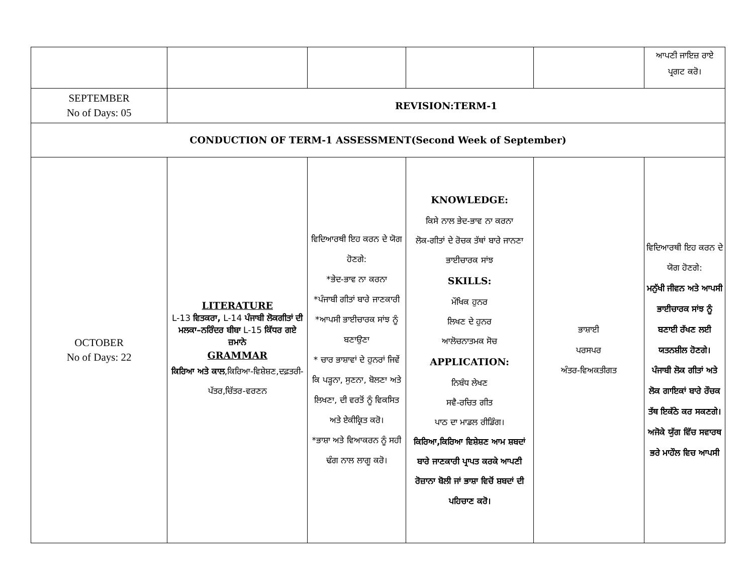| | | | | | ਆਪਣੀ ਜਾਇਜ਼ ਰਾਏ ਪ੍ਰਗਟ ਕਰੋ। |
| SEPTEMBER No of Days: 05 | REVISION:TERM-1 | | | | |
| CONDUCTION OF TERM-1 ASSESSMENT(Second Week of September) | | | | | |
| OCTOBER No of Days: 22 | LITERATURE L-13 ਵਿਤਕਰਾ, L-14 ਪੰਜਾਬੀ ਲੋਕਗੀਤਾਂ ਦੀ ਮਲਕਾ–ਨਰਿੰਦਰ ਬੀਬਾ L-15 ਕਿੱਧਰ ਗਏ ਜ਼ਮਾਨੇ GRAMMAR ਕਿਰਿਆ ਅਤੇ ਕਾਲ ,ਕਿਰਿਆ-ਵਿਸ਼ੇਸ਼ਣ,ਦਫ਼ਤਰੀ-ਪੱਤਰ,ਚਿੱਤਰ-ਵਰਣਨ | ਵਿਦਿਆਰਥੀ ਇਹ ਕਰਨ ਦੇ ਯੋਗ ਹੋਣਗੇ: *ਭੇਦ-ਭਾਵ ਨਾ ਕਰਨਾ *ਪੰਜਾਬੀ ਗੀਤਾਂ ਬਾਰੇ ਜਾਣਕਾਰੀ *ਆਪਸੀ ਭਾਈਚਾਰਕ ਸਾਂਝ ਨੂੰ ਬਣਾਉਣਾ * ਚਾਰ ਭਾਸ਼ਾਵਾਂ ਦੇ ਹੁਨਰਾਂ ਜਿਵੇਂ ਕਿ ਪੜ੍ਹਨਾ, ਸੁਣਨਾ, ਬੋਲਣਾ ਅਤੇ ਲਿਖਣਾ, ਦੀ ਵਰਤੋਂ ਨੂੰ ਵਿਕਸਿਤ ਅਤੇ ਏਕੀਕ੍ਰਿਤ ਕਰੋ। *ਭਾਸ਼ਾ ਅਤੇ ਵਿਆਕਰਨ ਨੂੰ ਸਹੀ ਢੰਗ ਨਾਲ ਲਾਗੂ ਕਰੋ। | KNOWLEDGE: ਕਿਸੇ ਨਾਲ ਭੇਦ-ਭਾਵ ਨਾ ਕਰਨਾ ਲੋਕ-ਗੀਤਾਂ ਦੇ ਰੋਚਕ ਤੱਥਾਂ ਬਾਰੇ ਜਾਨਣਾ ਭਾਈਚਾਰਕ ਸਾਂਝ SKILLS: ਮੌਖਿਕ ਹੁਨਰ ਲਿਖਣ ਦੇ ਹੁਨਰ ਆਲੋਚਨਾਤਮਕ ਸੋਚ APPLICATION: ਨਿਬੰਧ ਲੇਖਣ ਸਵੈ-ਰਚਿਤ ਗੀਤ ਪਾਠ ਦਾ ਮਾਡਲ ਰੀਡਿੰਗ। ਕਿਰਿਆ,ਕਿਰਿਆ ਵਿਸ਼ੇਸ਼ਣ ਆਮ ਸ਼ਬਦਾਂ ਬਾਰੇ ਜਾਣਕਾਰੀ ਪ੍ਰਾਪਤ ਕਰਕੇ ਆਪਣੀ ਰੋਜ਼ਾਨਾ ਬੋਲੀ ਜਾਂ ਭਾਸ਼ਾ ਵਿਚੋਂ ਸ਼ਬਦਾਂ ਦੀ ਪਹਿਚਾਣ ਕਰੋ। | ਭਾਸ਼ਾਈ ਪਰਸਪਰ ਅੰਤਰ-ਵਿਅਕਤੀਗਤ | ਵਿਦਿਆਰਥੀ ਇਹ ਕਰਨ ਦੇ ਯੋਗ ਹੋਣਗੇ: ਮਨੁੱਖੀ ਜੀਵਨ ਅਤੇ ਆਪਸੀ ਭਾਈਚਾਰਕ ਸਾਂਝ ਨੂੰ ਬਣਾਈ ਰੱਖਣ ਲਈ ਯਤਨਸ਼ੀਲ ਹੋਣਗੇ। ਪੰਜਾਬੀ ਲੋਕ ਗੀਤਾਂ ਅਤੇ ਲੋਕ ਗਾਇਕਾਂ ਬਾਰੇ ਰੌਚਕ ਤੱਥ ਇਕੱਠੇ ਕਰ ਸਕਣਗੇ। ਅਜੋਕੇ ਯੁੱਗ ਵਿੱਚ ਸਵਾਰਥ ਭਰੇ ਮਾਹੌਲ ਵਿਚ ਆਪਸੀ |